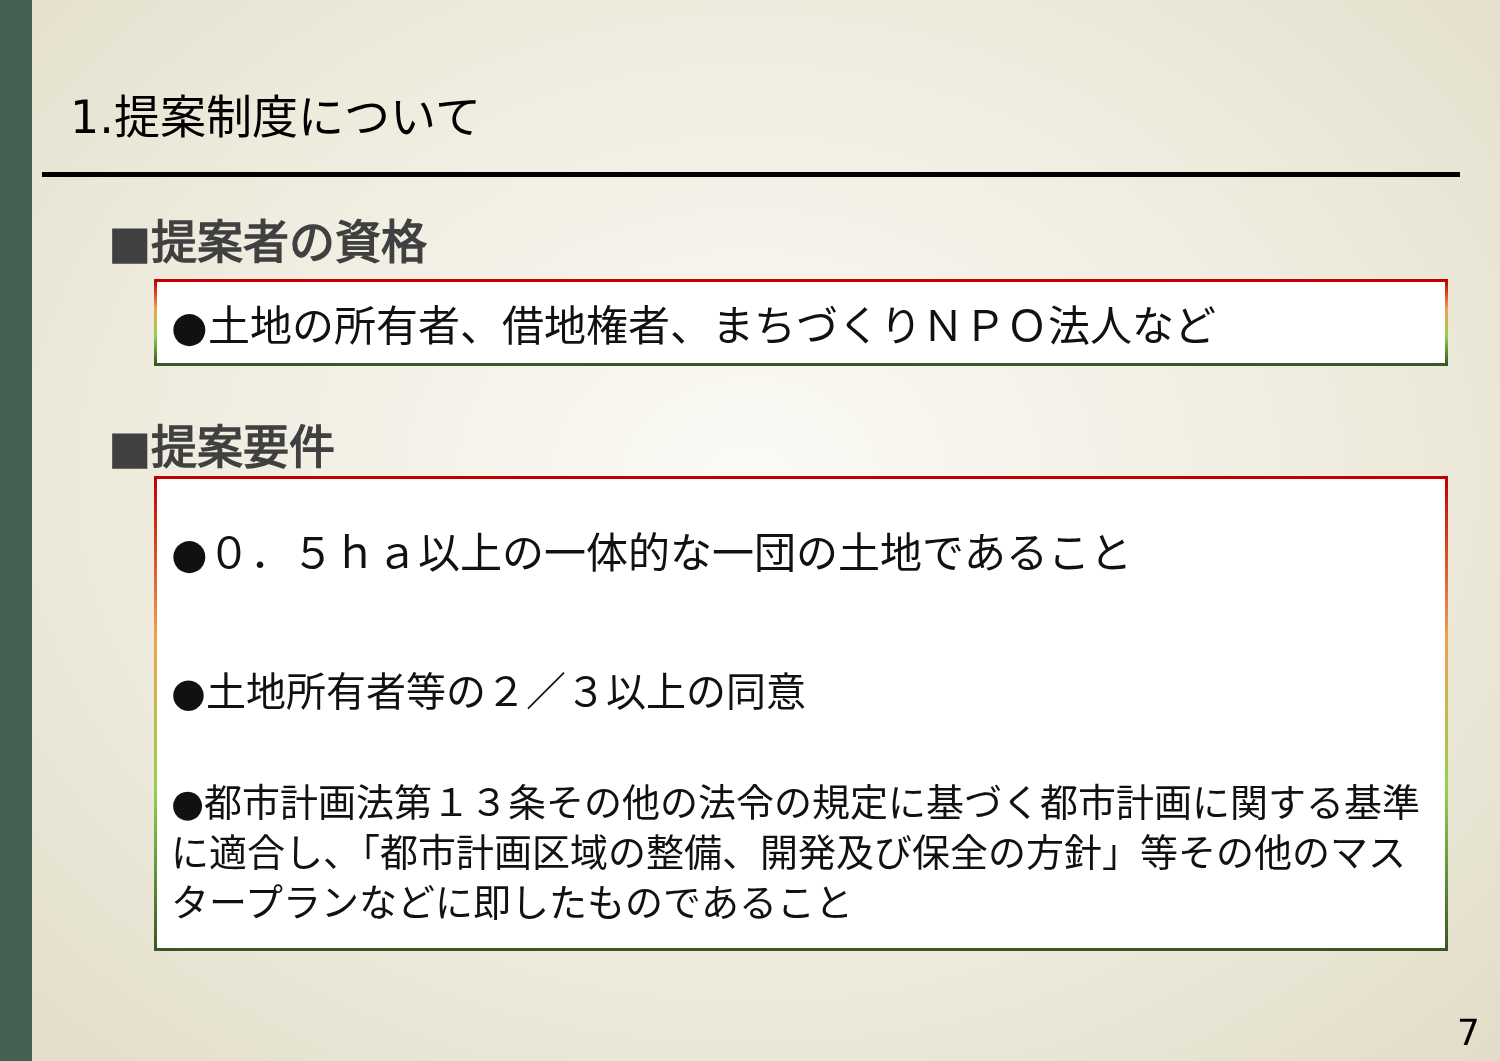1.提案制度について
■提案者の資格
●土地の所有者、借地権者、まちづくりＮＰＯ法人など
■提案要件
●０．５ｈａ以上の一体的な一団の土地であること
●土地所有者等の２／３以上の同意
●都市計画法第１３条その他の法令の規定に基づく都市計画に関する基準に適合し、「都市計画区域の整備、開発及び保全の方針」等その他のマスタープランなどに即したものであること
7